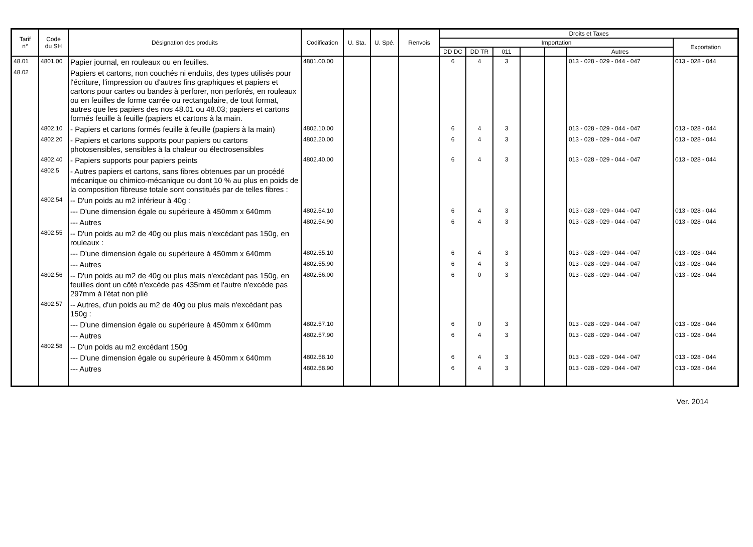| Tarif n° | Code du SH | Désignation des produits | Codification | U. Sta. | U. Spé. | Renvois | Droits et Taxes | | | | | | |
| --- | --- | --- | --- | --- | --- | --- | --- | --- | --- | --- | --- | --- | --- |
| | | | | | | | Importation | | | | | | Exportation |
| | | | | | | | DD DC | DD TR | 011 | | | Autres | |
| 48.01 | 4801.00 | Papier journal, en rouleaux ou en feuilles. | 4801.00.00 | | | | 6 | 4 | 3 | | | 013 - 028 - 029 - 044 - 047 | 013 - 028 - 044 |
| 48.02 | | Papiers et cartons, non couchés ni enduits, des types utilisés pour l'écriture, l'impression ou d'autres fins graphiques et papiers et cartons pour cartes ou bandes à perforer, non perforés, en rouleaux ou en feuilles de forme carrée ou rectangulaire, de tout format, autres que les papiers des nos 48.01 ou 48.03; papiers et cartons formés feuille à feuille (papiers et cartons à la main. | | | | | | | | | | | |
| | 4802.10 | - Papiers et cartons formés feuille à feuille (papiers à la main) | 4802.10.00 | | | | 6 | 4 | 3 | | | 013 - 028 - 029 - 044 - 047 | 013 - 028 - 044 |
| | 4802.20 | - Papiers et cartons supports pour papiers ou cartons photosensibles, sensibles à la chaleur ou électrosensibles | 4802.20.00 | | | | 6 | 4 | 3 | | | 013 - 028 - 029 - 044 - 047 | 013 - 028 - 044 |
| | 4802.40 | - Papiers supports pour papiers peints | 4802.40.00 | | | | 6 | 4 | 3 | | | 013 - 028 - 029 - 044 - 047 | 013 - 028 - 044 |
| | 4802.5 | - Autres papiers et cartons, sans fibres obtenues par un procédé mécanique ou chimico-mécanique ou dont 10 % au plus en poids de la composition fibreuse totale sont constitués par de telles fibres : | | | | | | | | | | | |
| | 4802.54 | -- D'un poids au m2 inférieur à 40g : | | | | | | | | | | | |
| | | --- D'une dimension égale ou supérieure à 450mm x 640mm | 4802.54.10 | | | | 6 | 4 | 3 | | | 013 - 028 - 029 - 044 - 047 | 013 - 028 - 044 |
| | | --- Autres | 4802.54.90 | | | | 6 | 4 | 3 | | | 013 - 028 - 029 - 044 - 047 | 013 - 028 - 044 |
| | 4802.55 | -- D'un poids au m2 de 40g ou plus mais n'excédant pas 150g, en rouleaux : | | | | | | | | | | | |
| | | --- D'une dimension égale ou supérieure à 450mm x 640mm | 4802.55.10 | | | | 6 | 4 | 3 | | | 013 - 028 - 029 - 044 - 047 | 013 - 028 - 044 |
| | | --- Autres | 4802.55.90 | | | | 6 | 4 | 3 | | | 013 - 028 - 029 - 044 - 047 | 013 - 028 - 044 |
| | 4802.56 | -- D'un poids au m2 de 40g ou plus mais n'excédant pas 150g, en feuilles dont un côté n'excède pas 435mm et l'autre n'excède pas 297mm à l'état non plié | 4802.56.00 | | | | 6 | 0 | 3 | | | 013 - 028 - 029 - 044 - 047 | 013 - 028 - 044 |
| | 4802.57 | -- Autres, d'un poids au m2 de 40g ou plus mais n'excédant pas 150g : | | | | | | | | | | | |
| | | --- D'une dimension égale ou supérieure à 450mm x 640mm | 4802.57.10 | | | | 6 | 0 | 3 | | | 013 - 028 - 029 - 044 - 047 | 013 - 028 - 044 |
| | | --- Autres | 4802.57.90 | | | | 6 | 4 | 3 | | | 013 - 028 - 029 - 044 - 047 | 013 - 028 - 044 |
| | 4802.58 | -- D'un poids au m2 excédant 150g | | | | | | | | | | | |
| | | --- D'une dimension égale ou supérieure à 450mm x 640mm | 4802.58.10 | | | | 6 | 4 | 3 | | | 013 - 028 - 029 - 044 - 047 | 013 - 028 - 044 |
| | | --- Autres | 4802.58.90 | | | | 6 | 4 | 3 | | | 013 - 028 - 029 - 044 - 047 | 013 - 028 - 044 |
Ver. 2014